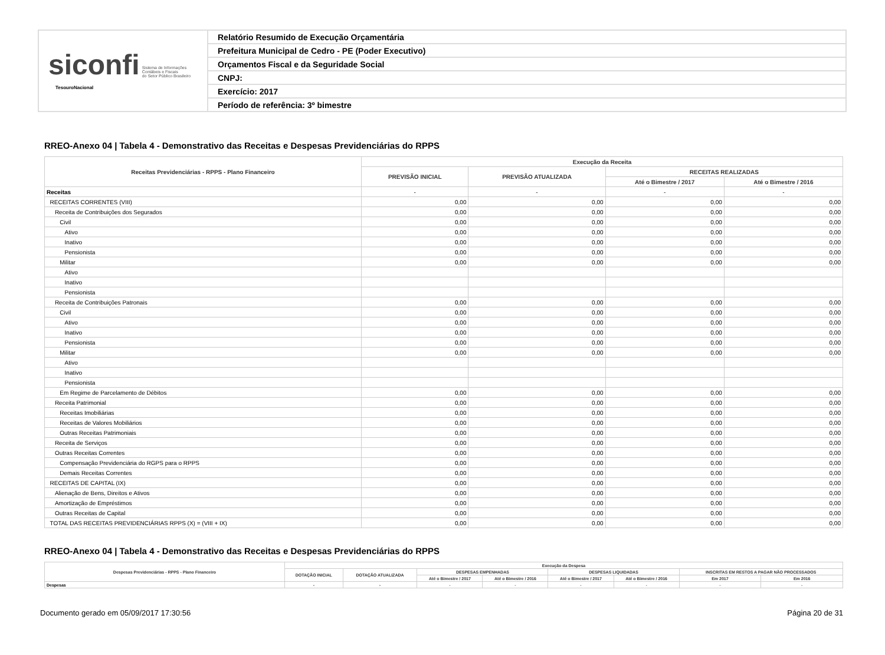siconfi Sistema de Informações
Contábeis e Fiscais
do Setor Público Brasileiro
TesouroNacional
Relatório Resumido de Execução Orçamentária
Prefeitura Municipal de Cedro - PE (Poder Executivo)
Orçamentos Fiscal e da Seguridade Social
CNPJ:
Exercício: 2017
Período de referência: 3º bimestre
RREO-Anexo 04 | Tabela 4 - Demonstrativo das Receitas e Despesas Previdenciárias do RPPS
| Receitas Previdenciárias - RPPS - Plano Financeiro | Execução da Receita | | | |
| --- | --- | --- | --- | --- |
| | PREVISÃO INICIAL | PREVISÃO ATUALIZADA | RECEITAS REALIZADAS | |
| | | | Até o Bimestre / 2017 | Até o Bimestre / 2016 |
| Receitas | - | - | - | - |
| RECEITAS CORRENTES (VIII) | 0,00 | 0,00 | 0,00 | 0,00 |
| Receita de Contribuições dos Segurados | 0,00 | 0,00 | 0,00 | 0,00 |
| Civil | 0,00 | 0,00 | 0,00 | 0,00 |
| Ativo | 0,00 | 0,00 | 0,00 | 0,00 |
| Inativo | 0,00 | 0,00 | 0,00 | 0,00 |
| Pensionista | 0,00 | 0,00 | 0,00 | 0,00 |
| Militar | 0,00 | 0,00 | 0,00 | 0,00 |
| Ativo | | | | |
| Inativo | | | | |
| Pensionista | | | | |
| Receita de Contribuições Patronais | 0,00 | 0,00 | 0,00 | 0,00 |
| Civil | 0,00 | 0,00 | 0,00 | 0,00 |
| Ativo | 0,00 | 0,00 | 0,00 | 0,00 |
| Inativo | 0,00 | 0,00 | 0,00 | 0,00 |
| Pensionista | 0,00 | 0,00 | 0,00 | 0,00 |
| Militar | 0,00 | 0,00 | 0,00 | 0,00 |
| Ativo | | | | |
| Inativo | | | | |
| Pensionista | | | | |
| Em Regime de Parcelamento de Débitos | 0,00 | 0,00 | 0,00 | 0,00 |
| Receita Patrimonial | 0,00 | 0,00 | 0,00 | 0,00 |
| Receitas Imobiliárias | 0,00 | 0,00 | 0,00 | 0,00 |
| Receitas de Valores Mobiliários | 0,00 | 0,00 | 0,00 | 0,00 |
| Outras Receitas Patrimoniais | 0,00 | 0,00 | 0,00 | 0,00 |
| Receita de Serviços | 0,00 | 0,00 | 0,00 | 0,00 |
| Outras Receitas Correntes | 0,00 | 0,00 | 0,00 | 0,00 |
| Compensação Previdenciária do RGPS para o RPPS | 0,00 | 0,00 | 0,00 | 0,00 |
| Demais Receitas Correntes | 0,00 | 0,00 | 0,00 | 0,00 |
| RECEITAS DE CAPITAL (IX) | 0,00 | 0,00 | 0,00 | 0,00 |
| Alienação de Bens, Direitos e Ativos | 0,00 | 0,00 | 0,00 | 0,00 |
| Amortização de Empréstimos | 0,00 | 0,00 | 0,00 | 0,00 |
| Outras Receitas de Capital | 0,00 | 0,00 | 0,00 | 0,00 |
| TOTAL DAS RECEITAS PREVIDENCIÁRIAS RPPS (X) = (VIII + IX) | 0,00 | 0,00 | 0,00 | 0,00 |
RREO-Anexo 04 | Tabela 4 - Demonstrativo das Receitas e Despesas Previdenciárias do RPPS
| Despesas Previdenciárias - RPPS - Plano Financeiro | Execução da Despesa | | | | | | | |
| --- | --- | --- | --- | --- | --- | --- | --- | --- |
| | DOTAÇÃO INICIAL | DOTAÇÃO ATUALIZADA | DESPESAS EMPENHADAS | | DESPESAS LIQUIDADAS | | INSCRITAS EM RESTOS A PAGAR NÃO PROCESSADOS | |
| | | | Até o Bimestre / 2017 | Até o Bimestre / 2016 | Até o Bimestre / 2017 | Até o Bimestre / 2016 | Em 2017 | Em 2016 |
| Despesas | - | - | - | - | - | - | - | - |
Documento gerado em 05/09/2017 17:30:56 Página 20 de 31